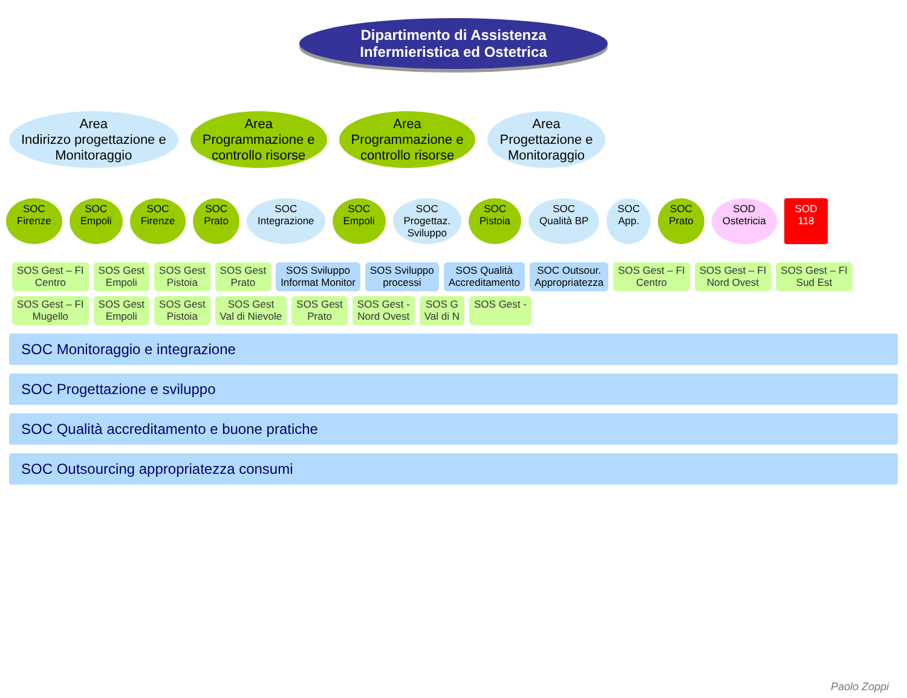Dipartimento di Assistenza
Infermieristica ed Ostetrica
Area
Indirizzo progettazione e
Monitoraggio
Area
Programmazione e
controllo risorse
Area
Programmazione e
controllo risorse
Area
Progettazione e
Monitoraggio
SOC
Firenze
SOC
Empoli
SOC
Firenze
SOC
Prato
SOC
Integrazione
SOC
Empoli
SOC
Progettaz.
Sviluppo
SOC
Pistoia
SOC
Qualità BP
SOC
App.
SOC
Prato
SOD
Ostetricia
SOD
118
SOS Gest – FI
Centro
SOS Gest
Empoli
SOS Gest
Pistoia
SOS Gest
Prato
SOS Sviluppo
Informat Monitor
SOS Sviluppo
processi
SOS Qualità
Accreditamento
SOC Outsour.
Appropriatezza
SOS Gest – FI
Centro
SOS Gest – FI
Nord Ovest
SOS Gest – FI
Sud Est
SOS Gest – FI
Mugello
SOS Gest
Empoli
SOS Gest
Pistoia
SOS Gest
Val di Nievole
SOS Gest
Prato
SOS Gest -
Nord Ovest
SOS G
Val di N
SOS Gest -
SOC Monitoraggio e integrazione
SOC Progettazione e sviluppo
SOC Qualità accreditamento e buone pratiche
SOC Outsourcing appropriatezza consumi
Paolo Zoppi